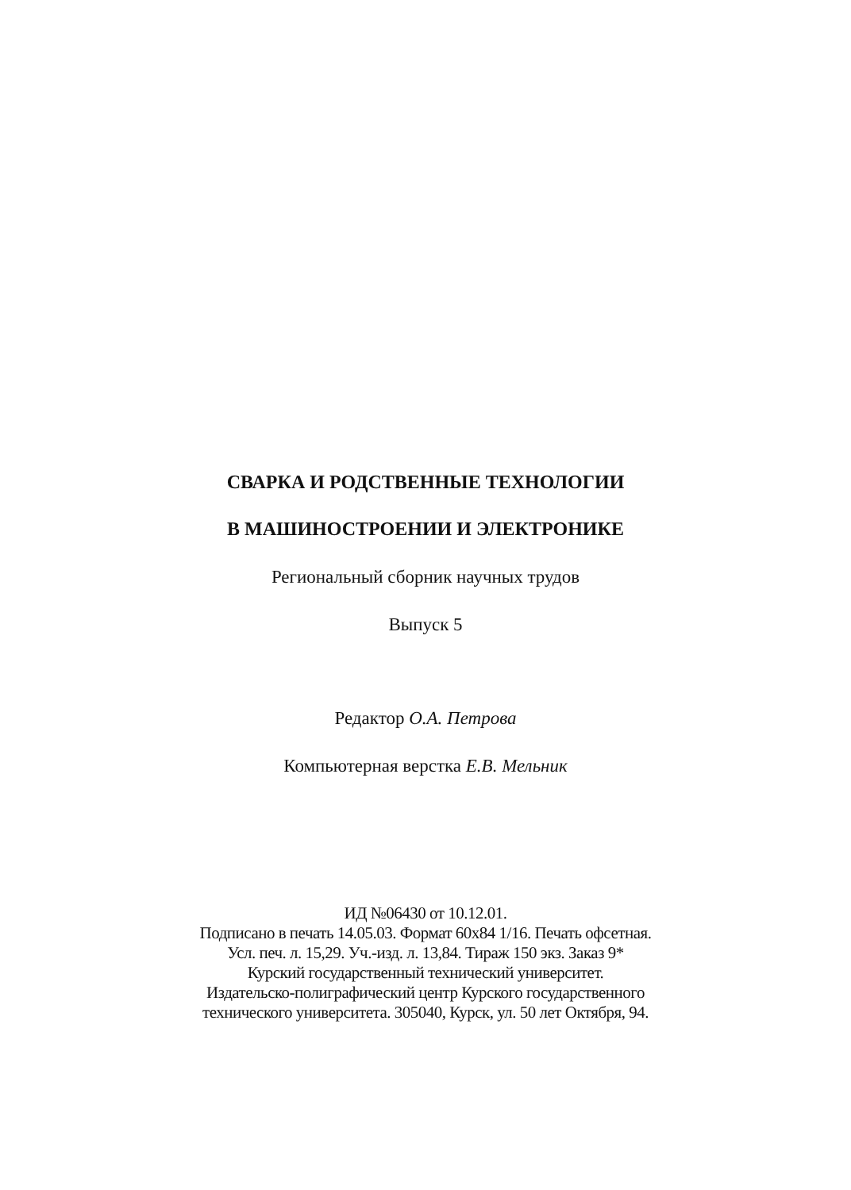СВАРКА И РОДСТВЕННЫЕ ТЕХНОЛОГИИ
В МАШИНОСТРОЕНИИ И ЭЛЕКТРОНИКЕ
Региональный сборник научных трудов
Выпуск 5
Редактор О.А. Петрова
Компьютерная верстка Е.В. Мельник
ИД №06430 от 10.12.01.
Подписано в печать 14.05.03. Формат 60x84 1/16. Печать офсетная.
Усл. печ. л. 15,29. Уч.-изд. л. 13,84. Тираж 150 экз. Заказ 9*
Курский государственный технический университет.
Издательско-полиграфический центр Курского государственного
технического университета. 305040, Курск, ул. 50 лет Октября, 94.